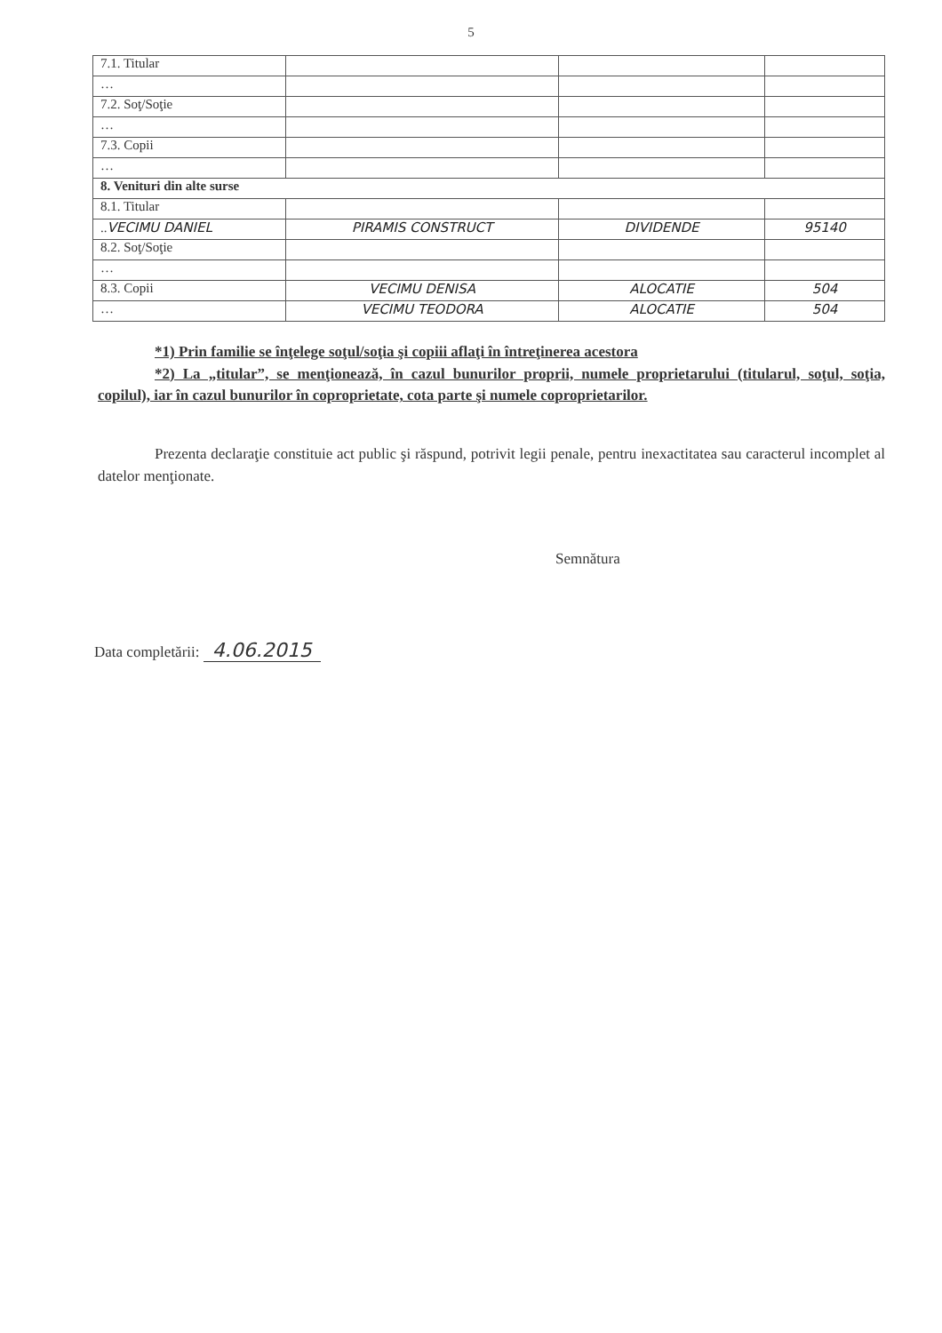5
| 7.1. Titular | | | |
| … | | | |
| 7.2. Soţ/Soţie | | | |
| … | | | |
| 7.3. Copii | | | |
| … | | | |
| 8. Venituri din alte surse | | | |
| 8.1. Titular | | | |
| .. VECIMU DANIEL | PIRAMIS CONSTRUCT | DIVIDENDE | 95140 |
| 8.2. Soţ/Soţie | | | |
| … | | | |
| 8.3. Copii | VECIMU DENISA | ALOCATIE | 504 |
| … | VECIMU TEODORA | ALOCATIE | 504 |
*1) Prin familie se înţelege soţul/soţia şi copiii aflaţi în întreţinerea acestora
*2) La „titular”, se menţionează, în cazul bunurilor proprii, numele proprietarului (titularul, soţul, soţia, copilul), iar în cazul bunurilor în coproprietate, cota parte şi numele coproprietarilor.
Prezenta declaraţie constituie act public şi răspund, potrivit legii penale, pentru inexactitatea sau caracterul incomplet al datelor menţionate.
Semnătura
Data completării: 4.06.2015